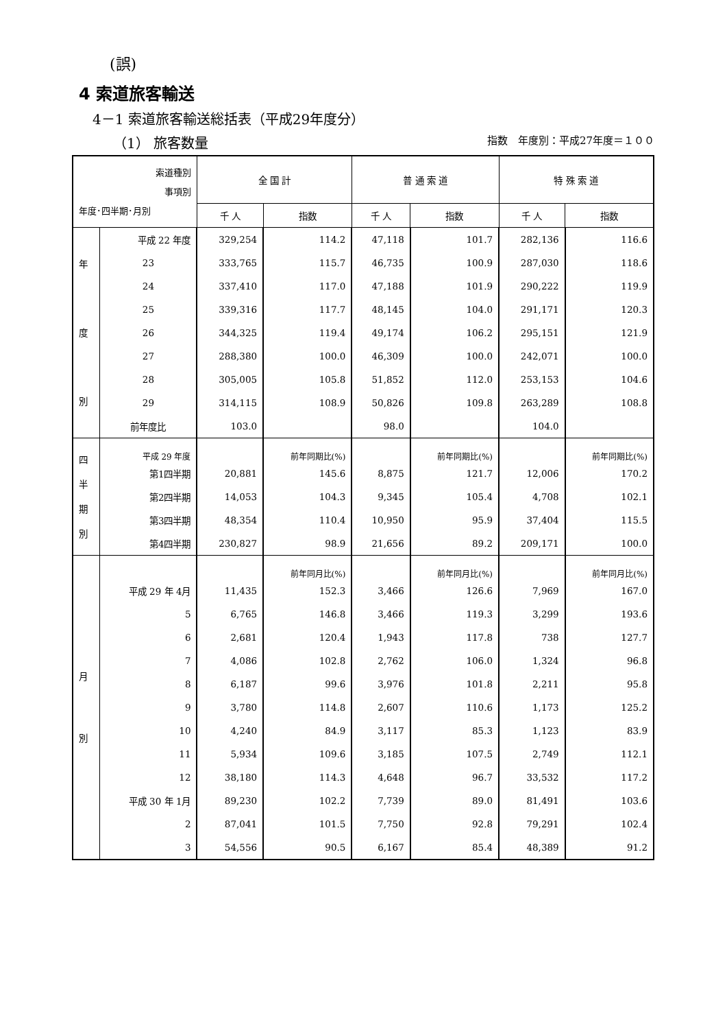(誤)
4 索道旅客輸送
4－1 索道旅客輸送総括表（平成29年度分）
（1） 旅客数量 指数　年度別：平成27年度＝１００
| 索道種別 事項別 年度･四半期･月別 | | 全 国 計 | | 普 通 索 道 | | 特 殊 索 道 | |
| --- | --- | --- | --- | --- | --- | --- | --- |
| | | 千 人 | 指数 | 千 人 | 指数 | 千 人 | 指数 |
| 年 度 別 | 平成 22 年度 | 329,254 | 114.2 | 47,118 | 101.7 | 282,136 | 116.6 |
| | 23 | 333,765 | 115.7 | 46,735 | 100.9 | 287,030 | 118.6 |
| | 24 | 337,410 | 117.0 | 47,188 | 101.9 | 290,222 | 119.9 |
| | 25 | 339,316 | 117.7 | 48,145 | 104.0 | 291,171 | 120.3 |
| | 26 | 344,325 | 119.4 | 49,174 | 106.2 | 295,151 | 121.9 |
| | 27 | 288,380 | 100.0 | 46,309 | 100.0 | 242,071 | 100.0 |
| | 28 | 305,005 | 105.8 | 51,852 | 112.0 | 253,153 | 104.6 |
| | 29 | 314,115 | 108.9 | 50,826 | 109.8 | 263,289 | 108.8 |
| | 前年度比 | 103.0 | | 98.0 | | 104.0 | |
| 四 半 期 別 | 平成 29 年度 | | 前年同期比(%) | | 前年同期比(%) | | 前年同期比(%) |
| | 第1四半期 | 20,881 | 145.6 | 8,875 | 121.7 | 12,006 | 170.2 |
| | 第2四半期 | 14,053 | 104.3 | 9,345 | 105.4 | 4,708 | 102.1 |
| | 第3四半期 | 48,354 | 110.4 | 10,950 | 95.9 | 37,404 | 115.5 |
| | 第4四半期 | 230,827 | 98.9 | 21,656 | 89.2 | 209,171 | 100.0 |
| 月 別 | | | 前年同月比(%) | | 前年同月比(%) | | 前年同月比(%) |
| | 平成 29 年 4月 | 11,435 | 152.3 | 3,466 | 126.6 | 7,969 | 167.0 |
| | 5 | 6,765 | 146.8 | 3,466 | 119.3 | 3,299 | 193.6 |
| | 6 | 2,681 | 120.4 | 1,943 | 117.8 | 738 | 127.7 |
| | 7 | 4,086 | 102.8 | 2,762 | 106.0 | 1,324 | 96.8 |
| | 8 | 6,187 | 99.6 | 3,976 | 101.8 | 2,211 | 95.8 |
| | 9 | 3,780 | 114.8 | 2,607 | 110.6 | 1,173 | 125.2 |
| | 10 | 4,240 | 84.9 | 3,117 | 85.3 | 1,123 | 83.9 |
| | 11 | 5,934 | 109.6 | 3,185 | 107.5 | 2,749 | 112.1 |
| | 12 | 38,180 | 114.3 | 4,648 | 96.7 | 33,532 | 117.2 |
| | 平成 30 年 1月 | 89,230 | 102.2 | 7,739 | 89.0 | 81,491 | 103.6 |
| | 2 | 87,041 | 101.5 | 7,750 | 92.8 | 79,291 | 102.4 |
| | 3 | 54,556 | 90.5 | 6,167 | 85.4 | 48,389 | 91.2 |